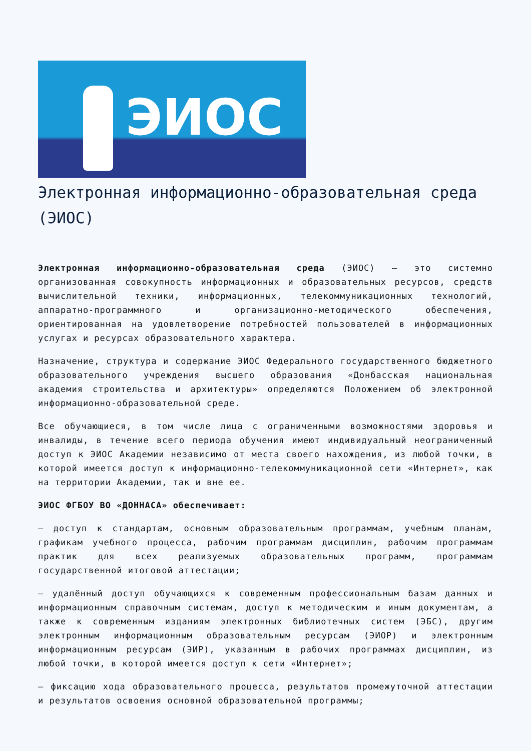ЭИОС
Электронная информационно-образовательная среда (ЭИОС)
Электронная информационно-образовательная среда (ЭИОС) – это системно организованная совокупность информационных и образовательных ресурсов, средств вычислительной техники, информационных, телекоммуникационных технологий, аппаратно-программного и организационно-методического обеспечения, ориентированная на удовлетворение потребностей пользователей в информационных услугах и ресурсах образовательного характера.
Назначение, структура и содержание ЭИОС Федерального государственного бюджетного образовательного учреждения высшего образования «Донбасская национальная академия строительства и архитектуры» определяются Положением об электронной информационно-образовательной среде.
Все обучающиеся, в том числе лица с ограниченными возможностями здоровья и инвалиды, в течение всего периода обучения имеют индивидуальный неограниченный доступ к ЭИОС Академии независимо от места своего нахождения, из любой точки, в которой имеется доступ к информационно-телекоммуникационной сети «Интернет», как на территории Академии, так и вне ее.
ЭИОС ФГБОУ ВО «ДОННАСА» обеспечивает:
– доступ к стандартам, основным образовательным программам, учебным планам, графикам учебного процесса, рабочим программам дисциплин, рабочим программам практик для всех реализуемых образовательных программ, программам государственной итоговой аттестации;
– удалённый доступ обучающихся к современным профессиональным базам данных и информационным справочным системам, доступ к методическим и иным документам, а также к современным изданиям электронных библиотечных систем (ЭБС), другим электронным информационным образовательным ресурсам (ЭИОР) и электронным информационным ресурсам (ЭИР), указанным в рабочих программах дисциплин, из любой точки, в которой имеется доступ к сети «Интернет»;
– фиксацию хода образовательного процесса, результатов промежуточной аттестации и результатов освоения основной образовательной программы;